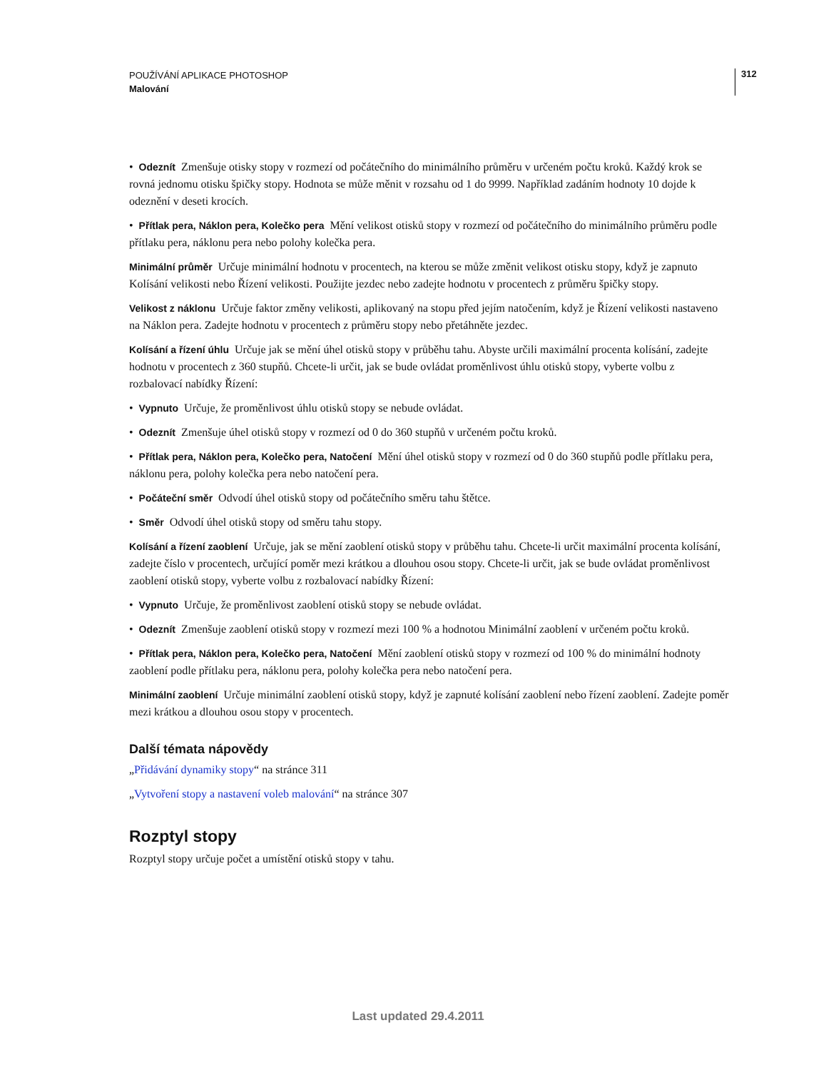POUŽÍVÁNÍ APLIKACE PHOTOSHOP
Malování
312
• Odeznít Zmenšuje otisky stopy v rozmezí od počátečního do minimálního průměru v určeném počtu kroků. Každý krok se rovná jednomu otisku špičky stopy. Hodnota se může měnit v rozsahu od 1 do 9999. Například zadáním hodnoty 10 dojde k odeznění v deseti krocích.
• Přítlak pera, Náklon pera, Kolečko pera Mění velikost otisků stopy v rozmezí od počátečního do minimálního průměru podle přítlaku pera, náklonu pera nebo polohy kolečka pera.
Minimální průměr Určuje minimální hodnotu v procentech, na kterou se může změnit velikost otisku stopy, když je zapnuto Kolísání velikosti nebo Řízení velikosti. Použijte jezdec nebo zadejte hodnotu v procentech z průměru špičky stopy.
Velikost z náklonu Určuje faktor změny velikosti, aplikovaný na stopu před jejím natočením, když je Řízení velikosti nastaveno na Náklon pera. Zadejte hodnotu v procentech z průměru stopy nebo přetáhněte jezdec.
Kolísání a řízení úhlu Určuje jak se mění úhel otisků stopy v průběhu tahu. Abyste určili maximální procenta kolísání, zadejte hodnotu v procentech z 360 stupňů. Chcete-li určit, jak se bude ovládat proměnlivost úhlu otisků stopy, vyberte volbu z rozbalovací nabídky Řízení:
• Vypnuto Určuje, že proměnlivost úhlu otisků stopy se nebude ovládat.
• Odeznít Zmenšuje úhel otisků stopy v rozmezí od 0 do 360 stupňů v určeném počtu kroků.
• Přítlak pera, Náklon pera, Kolečko pera, Natočení Mění úhel otisků stopy v rozmezí od 0 do 360 stupňů podle přítlaku pera, náklonu pera, polohy kolečka pera nebo natočení pera.
• Počáteční směr Odvodí úhel otisků stopy od počátečního směru tahu štětce.
• Směr Odvodí úhel otisků stopy od směru tahu stopy.
Kolísání a řízení zaoblení Určuje, jak se mění zaoblení otisků stopy v průběhu tahu. Chcete-li určit maximální procenta kolísání, zadejte číslo v procentech, určující poměr mezi krátkou a dlouhou osou stopy. Chcete-li určit, jak se bude ovládat proměnlivost zaoblení otisků stopy, vyberte volbu z rozbalovací nabídky Řízení:
• Vypnuto Určuje, že proměnlivost zaoblení otisků stopy se nebude ovládat.
• Odeznít Zmenšuje zaoblení otisků stopy v rozmezí mezi 100 % a hodnotou Minimální zaoblení v určeném počtu kroků.
• Přítlak pera, Náklon pera, Kolečko pera, Natočení Mění zaoblení otisků stopy v rozmezí od 100 % do minimální hodnoty zaoblení podle přítlaku pera, náklonu pera, polohy kolečka pera nebo natočení pera.
Minimální zaoblení Určuje minimální zaoblení otisků stopy, když je zapnuté kolísání zaoblení nebo řízení zaoblení. Zadejte poměr mezi krátkou a dlouhou osou stopy v procentech.
Další témata nápovědy
„Přidávání dynamiky stopy“ na stránce 311
„Vytvoření stopy a nastavení voleb malování“ na stránce 307
Rozptyl stopy
Rozptyl stopy určuje počet a umístění otisků stopy v tahu.
Last updated 29.4.2011